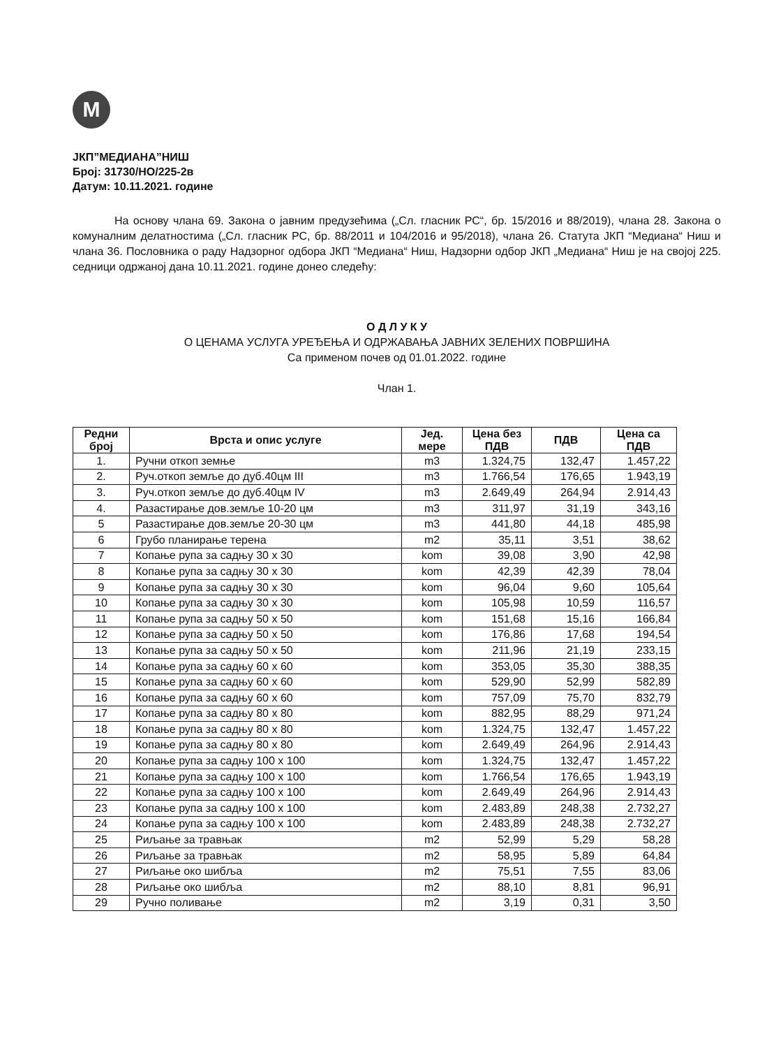M
ЈКП”МЕДИАНА”НИШ
Број: 31730/НО/225-2в
Датум: 10.11.2021. године
На основу члана 69. Закона о јавним предузећима („Сл. гласник РС“, бр. 15/2016 и 88/2019), члана 28. Закона о комуналним делатностима („Сл. гласник РС, бр. 88/2011 и 104/2016 и 95/2018), члана 26. Статута ЈКП “Медиана“ Ниш и члана 36. Пословника о раду Надзорног одбора ЈКП “Медиана“ Ниш, Надзорни одбор ЈКП „Медиана“ Ниш је на својој 225. седници одржаној дана 10.11.2021. године донео следећу:
О Д Л У К У
О ЦЕНАМА УСЛУГА УРЕЂЕЊА И ОДРЖАВАЊА ЈАВНИХ ЗЕЛЕНИХ ПОВРШИНА
Са применом почев од 01.01.2022. године
Члан 1.
| Редни број | Врста и опис услуге | Јед. мере | Цена без ПДВ | ПДВ | Цена са ПДВ |
| --- | --- | --- | --- | --- | --- |
| 1. | Ручни откоп земње | m3 | 1.324,75 | 132,47 | 1.457,22 |
| 2. | Руч.откоп земље до дуб.40цм III | m3 | 1.766,54 | 176,65 | 1.943,19 |
| 3. | Руч.откоп земље до дуб.40цм IV | m3 | 2.649,49 | 264,94 | 2.914,43 |
| 4. | Разастирање дов.земље 10-20 цм | m3 | 311,97 | 31,19 | 343,16 |
| 5 | Разастирање дов.земље 20-30 цм | m3 | 441,80 | 44,18 | 485,98 |
| 6 | Грубо планирање терена | m2 | 35,11 | 3,51 | 38,62 |
| 7 | Копање рупа за садњу 30 x 30 | kom | 39,08 | 3,90 | 42,98 |
| 8 | Копање рупа за садњу 30 x 30 | kom | 42,39 | 42,39 | 78,04 |
| 9 | Копање рупа за садњу 30 x 30 | kom | 96,04 | 9,60 | 105,64 |
| 10 | Копање рупа за садњу 30 x 30 | kom | 105,98 | 10,59 | 116,57 |
| 11 | Копање рупа за садњу 50 x 50 | kom | 151,68 | 15,16 | 166,84 |
| 12 | Копање рупа за садњу 50 x 50 | kom | 176,86 | 17,68 | 194,54 |
| 13 | Копање рупа за садњу 50 x 50 | kom | 211,96 | 21,19 | 233,15 |
| 14 | Копање рупа за садњу 60 x 60 | kom | 353,05 | 35,30 | 388,35 |
| 15 | Копање рупа за садњу 60 x 60 | kom | 529,90 | 52,99 | 582,89 |
| 16 | Копање рупа за садњу 60 x 60 | kom | 757,09 | 75,70 | 832,79 |
| 17 | Копање рупа за садњу 80 x 80 | kom | 882,95 | 88,29 | 971,24 |
| 18 | Копање рупа за садњу 80 x 80 | kom | 1.324,75 | 132,47 | 1.457,22 |
| 19 | Копање рупа за садњу 80 x 80 | kom | 2.649,49 | 264,96 | 2.914,43 |
| 20 | Копање рупа за садњу 100 x 100 | kom | 1.324,75 | 132,47 | 1.457,22 |
| 21 | Копање рупа за садњу 100 x 100 | kom | 1.766,54 | 176,65 | 1.943,19 |
| 22 | Копање рупа за садњу 100 x 100 | kom | 2.649,49 | 264,96 | 2.914,43 |
| 23 | Копање рупа за садњу 100 x 100 | kom | 2.483,89 | 248,38 | 2.732,27 |
| 24 | Копање рупа за садњу 100 x 100 | kom | 2.483,89 | 248,38 | 2.732,27 |
| 25 | Риљање за травњак | m2 | 52,99 | 5,29 | 58,28 |
| 26 | Риљање за травњак | m2 | 58,95 | 5,89 | 64,84 |
| 27 | Риљање око шибља | m2 | 75,51 | 7,55 | 83,06 |
| 28 | Риљање око шибља | m2 | 88,10 | 8,81 | 96,91 |
| 29 | Ручно поливање | m2 | 3,19 | 0,31 | 3,50 |